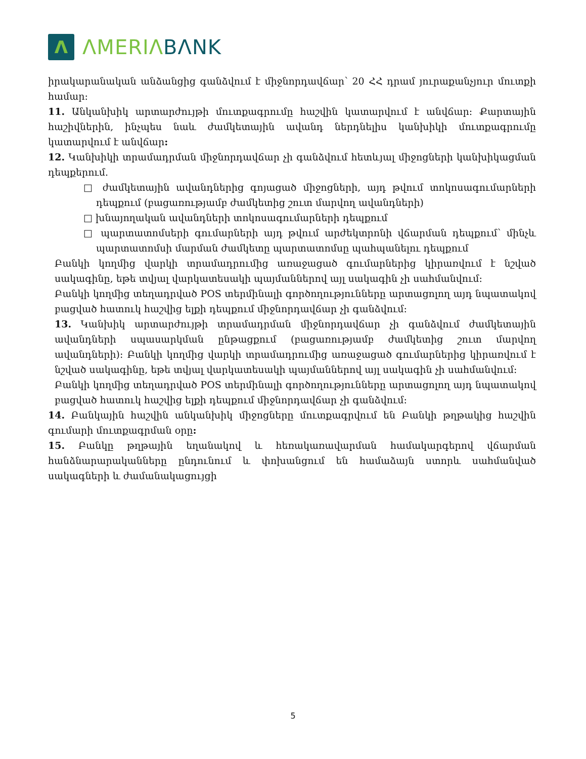Λ
ΛMERIΛBΛNK
իրակարանական անձանցից գանձվում է միջնորդավճար՝ 20 ՀՀ դրամ յուրաքանչյուր մուտքի համար:
11. Անկանխիկ արտարժույթի մուտքագրումը հաշվին կատարվում է անվճար: Քարտային հաշիվներին, ինչպես նաև ժամկետային ավանդ ներդնելիս կանխիկի մուտքագրումը կատարվում է անվճար:
12. Կանխիկի տրամադրման միջնորդավճար չի գանձվում հետևյալ միջոցների կանխիկացման դեպքերում.
□ ժամկետային ավանդներից գոյացած միջոցների, այդ թվում տոկոսագումարների դեպքում (բացառությամբ ժամկետից շուտ մարվող ավանդների)
□ խնայողական ավանդների տոկոսագումարների դեպքում
□ պարտատոմսերի գումարների այդ թվում արժեկտրոնի վճարման դեպքում՝ մինչև պարտատոմսի մարման ժամկետը պարտատոմսը պահպանելու դեպքում
Բանկի կողմից վարկի տրամադրումից առաջացած գումարներից կիրառվում է նշված սակագինը, եթե տվյալ վարկատեսակի պայմաններով այլ սակագին չի սահմանվում:
Բանկի կողմից տեղադրված POS տերմինալի գործողությունները արտացոլող այդ նպատակով բացված հատուկ հաշվից ելքի դեպքում միջնորդավճար չի գանձվում:
13. Կանխիկ արտարժույթի տրամադրման միջնորդավճար չի գանձվում ժամկետային ավանդների սպասարկման ընթացքում (բացառությամբ ժամկետից շուտ մարվող ավանդների): Բանկի կողմից վարկի տրամադրումից առաջացած գումարներից կիրառվում է նշված սակագինը, եթե տվյալ վարկատեսակի պայմաններով այլ սակագին չի սահմանվում:
Բանկի կողմից տեղադրված POS տերմինալի գործողությունները արտացոլող այդ նպատակով բացված հատուկ հաշվից ելքի դեպքում միջնորդավճար չի գանձվում:
14. Բանկային հաշվին անկանխիկ միջոցները մուտքագրվում են Բանկի թղթակից հաշվին գումարի մուտքագրման օրը:
15. Բանկը թղթային եղանակով և հեռակառավարման համակարգերով վճարման հանձնարարականները ընդունում և փոխանցում են համաձայն ստորև սահմանված սակագների և ժամանակացույցի
5